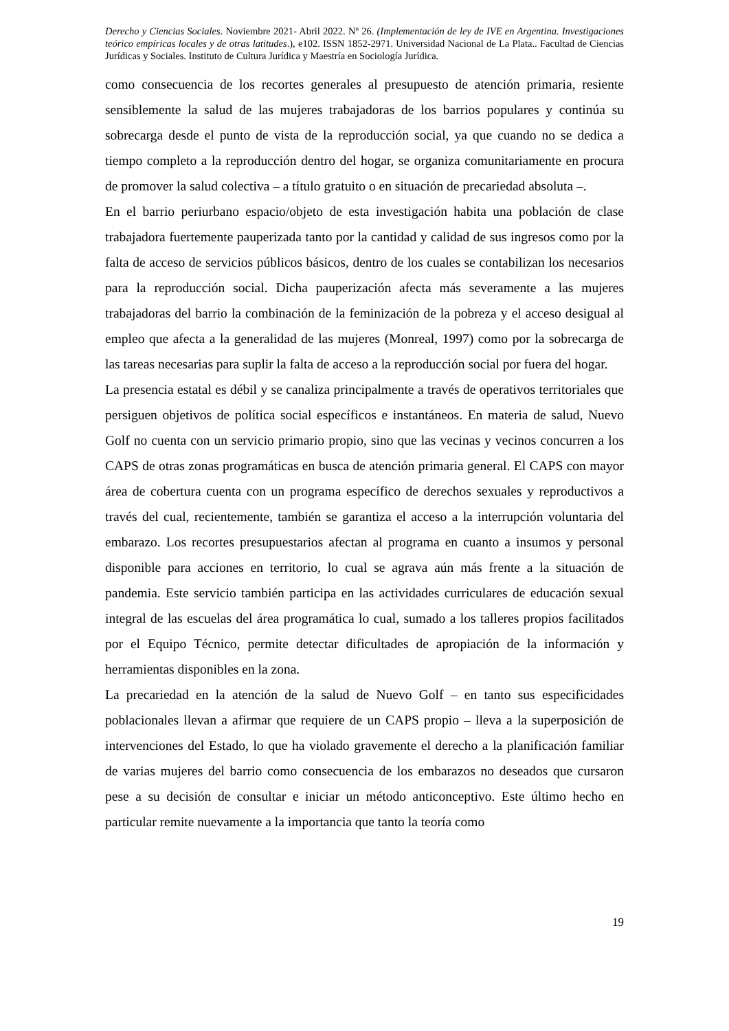Derecho y Ciencias Sociales. Noviembre 2021- Abril 2022. Nº 26. (Implementación de ley de IVE en Argentina. Investigaciones teórico empíricas locales y de otras latitudes.), e102. ISSN 1852-2971. Universidad Nacional de La Plata.. Facultad de Ciencias Jurídicas y Sociales. Instituto de Cultura Jurídica y Maestría en Sociología Jurídica.
como consecuencia de los recortes generales al presupuesto de atención primaria, resiente sensiblemente la salud de las mujeres trabajadoras de los barrios populares y continúa su sobrecarga desde el punto de vista de la reproducción social, ya que cuando no se dedica a tiempo completo a la reproducción dentro del hogar, se organiza comunitariamente en procura de promover la salud colectiva – a título gratuito o en situación de precariedad absoluta –.
En el barrio periurbano espacio/objeto de esta investigación habita una población de clase trabajadora fuertemente pauperizada tanto por la cantidad y calidad de sus ingresos como por la falta de acceso de servicios públicos básicos, dentro de los cuales se contabilizan los necesarios para la reproducción social. Dicha pauperización afecta más severamente a las mujeres trabajadoras del barrio la combinación de la feminización de la pobreza y el acceso desigual al empleo que afecta a la generalidad de las mujeres (Monreal, 1997) como por la sobrecarga de las tareas necesarias para suplir la falta de acceso a la reproducción social por fuera del hogar.
La presencia estatal es débil y se canaliza principalmente a través de operativos territoriales que persiguen objetivos de política social específicos e instantáneos. En materia de salud, Nuevo Golf no cuenta con un servicio primario propio, sino que las vecinas y vecinos concurren a los CAPS de otras zonas programáticas en busca de atención primaria general. El CAPS con mayor área de cobertura cuenta con un programa específico de derechos sexuales y reproductivos a través del cual, recientemente, también se garantiza el acceso a la interrupción voluntaria del embarazo. Los recortes presupuestarios afectan al programa en cuanto a insumos y personal disponible para acciones en territorio, lo cual se agrava aún más frente a la situación de pandemia. Este servicio también participa en las actividades curriculares de educación sexual integral de las escuelas del área programática lo cual, sumado a los talleres propios facilitados por el Equipo Técnico, permite detectar dificultades de apropiación de la información y herramientas disponibles en la zona.
La precariedad en la atención de la salud de Nuevo Golf – en tanto sus especificidades poblacionales llevan a afirmar que requiere de un CAPS propio – lleva a la superposición de intervenciones del Estado, lo que ha violado gravemente el derecho a la planificación familiar de varias mujeres del barrio como consecuencia de los embarazos no deseados que cursaron pese a su decisión de consultar e iniciar un método anticonceptivo. Este último hecho en particular remite nuevamente a la importancia que tanto la teoría como
19